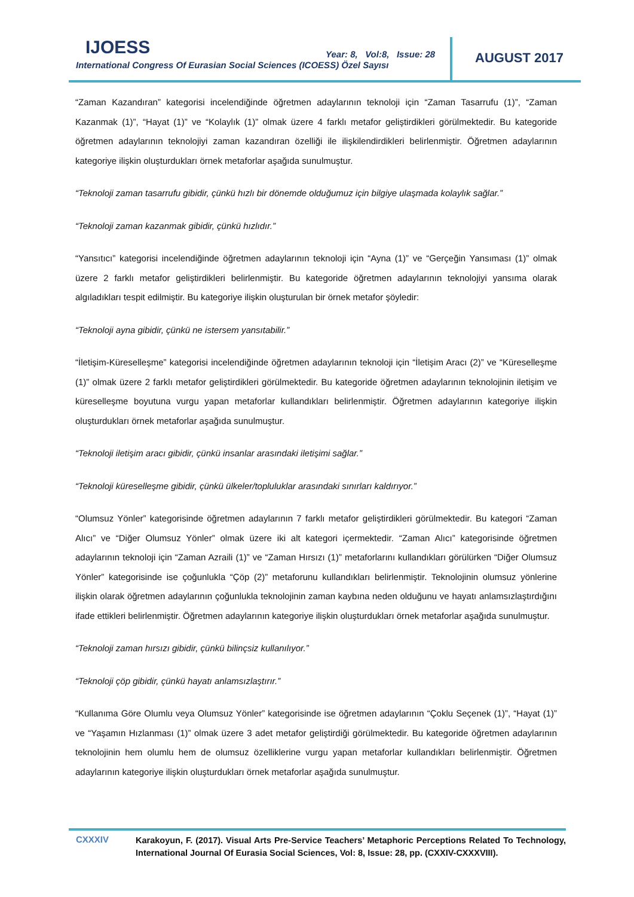IJOESS
International Congress Of Eurasian Social Sciences (ICOESS) Özel Sayısı
Year: 8, Vol:8, Issue: 28 AUGUST 2017
“Zaman Kazandıran” kategorisi incelendiğinde öğretmen adaylarının teknoloji için “Zaman Tasarrufu (1)”, “Zaman Kazanmak (1)”, “Hayat (1)” ve “Kolaylık (1)” olmak üzere 4 farklı metafor geliştirdikleri görülmektedir. Bu kategoride öğretmen adaylarının teknolojiyi zaman kazandıran özelliği ile ilişkilendirdikleri belirlenmiştir. Öğretmen adaylarının kategoriye ilişkin oluşturdukları örnek metaforlar aşağıda sunulmuştur.
“Teknoloji zaman tasarrufu gibidir, çünkü hızlı bir dönemde olduğumuz için bilgiye ulaşmada kolaylık sağlar.”
“Teknoloji zaman kazanmak gibidir, çünkü hızlıdır.”
“Yansıtıcı” kategorisi incelendiğinde öğretmen adaylarının teknoloji için “Ayna (1)” ve “Gerçeğin Yansıması (1)” olmak üzere 2 farklı metafor geliştirdikleri belirlenmiştir. Bu kategoride öğretmen adaylarının teknolojiyi yansıma olarak algıladıkları tespit edilmiştir. Bu kategoriye ilişkin oluşturulan bir örnek metafor şöyledir:
“Teknoloji ayna gibidir, çünkü ne istersem yansıtabilir.”
“İletişim-Küreselleşme” kategorisi incelendiğinde öğretmen adaylarının teknoloji için “İletişim Aracı (2)” ve “Küreselleşme (1)” olmak üzere 2 farklı metafor geliştirdikleri görülmektedir. Bu kategoride öğretmen adaylarının teknolojinin iletişim ve küreselleşme boyutuna vurgu yapan metaforlar kullandıkları belirlenmiştir. Öğretmen adaylarının kategoriye ilişkin oluşturdukları örnek metaforlar aşağıda sunulmuştur.
“Teknoloji iletişim aracı gibidir, çünkü insanlar arasındaki iletişimi sağlar.”
“Teknoloji küreselleşme gibidir, çünkü ülkeler/topluluklar arasındaki sınırları kaldırıyor.”
“Olumsuz Yönler” kategorisinde öğretmen adaylarının 7 farklı metafor geliştirdikleri görülmektedir. Bu kategori “Zaman Alıcı” ve “Diğer Olumsuz Yönler” olmak üzere iki alt kategori içermektedir. “Zaman Alıcı” kategorisinde öğretmen adaylarının teknoloji için “Zaman Azraili (1)” ve “Zaman Hırsızı (1)” metaforlarını kullandıkları görülürken “Diğer Olumsuz Yönler” kategorisinde ise çoğunlukla “Çöp (2)” metaforunu kullandıkları belirlenmiştir. Teknolojinin olumsuz yönlerine ilişkin olarak öğretmen adaylarının çoğunlukla teknolojinin zaman kaybına neden olduğunu ve hayatı anlamsızlaştırdığını ifade ettikleri belirlenmiştir. Öğretmen adaylarının kategoriye ilişkin oluşturdukları örnek metaforlar aşağıda sunulmuştur.
“Teknoloji zaman hırsızı gibidir, çünkü bilinçsiz kullanılıyor.”
“Teknoloji çöp gibidir, çünkü hayatı anlamsızlaştırır.”
“Kullanıma Göre Olumlu veya Olumsuz Yönler” kategorisinde ise öğretmen adaylarının “Çoklu Seçenek (1)”, “Hayat (1)” ve “Yaşamın Hızlanması (1)” olmak üzere 3 adet metafor geliştirdiği görülmektedir. Bu kategoride öğretmen adaylarının teknolojinin hem olumlu hem de olumsuz özelliklerine vurgu yapan metaforlar kullandıkları belirlenmiştir. Öğretmen adaylarının kategoriye ilişkin oluşturdukları örnek metaforlar aşağıda sunulmuştur.
CXXXIV
Karakoyun, F. (2017). Visual Arts Pre-Service Teachers’ Metaphoric Perceptions Related To Technology, International Journal Of Eurasia Social Sciences, Vol: 8, Issue: 28, pp. (CXXIV-CXXXVIII).